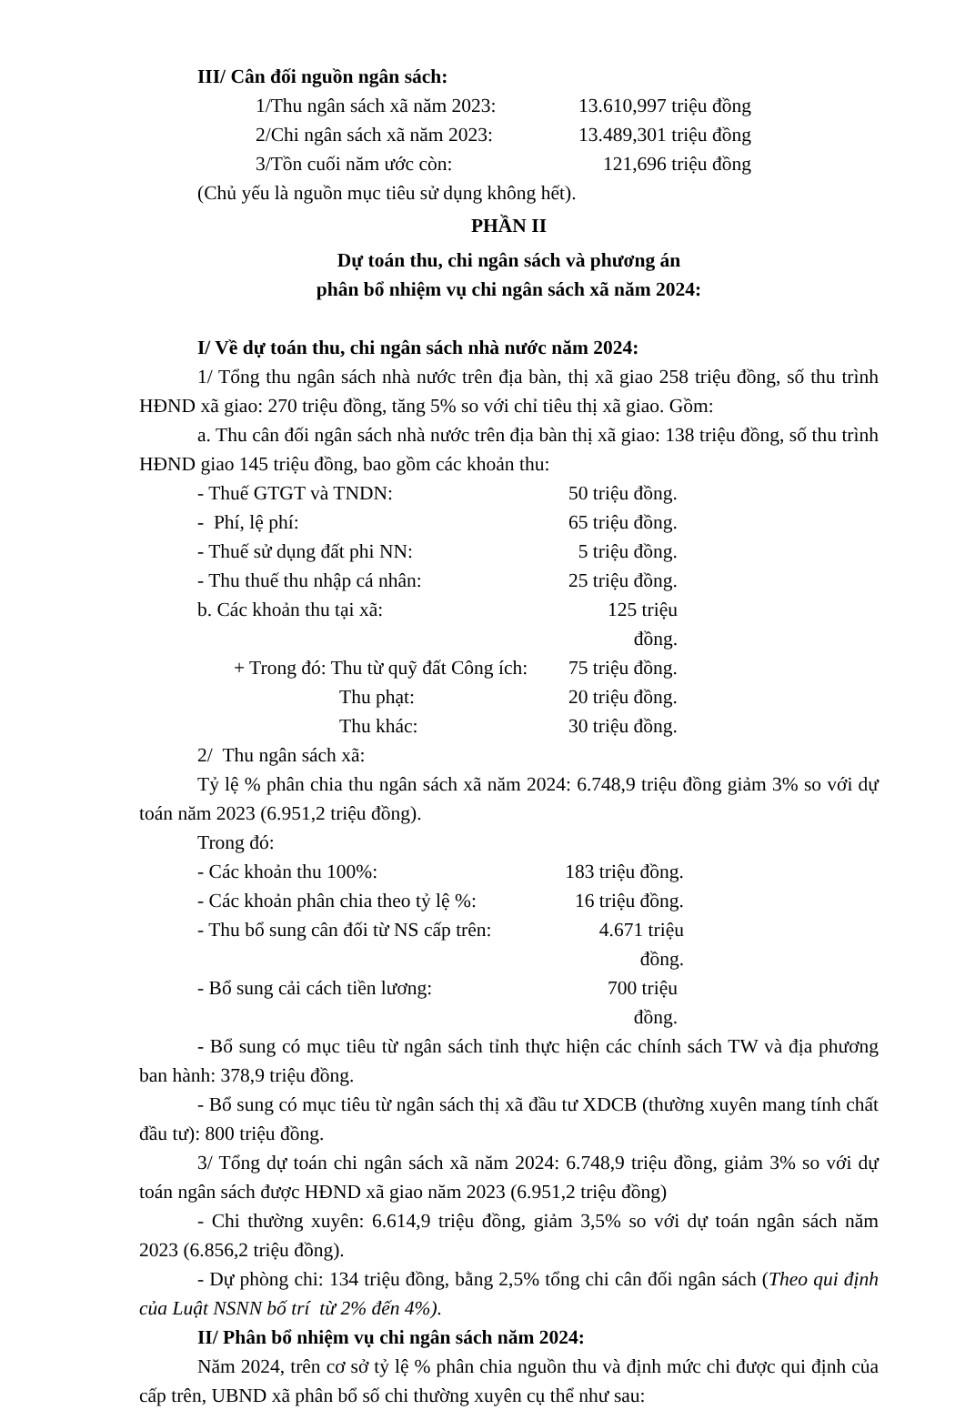III/ Cân đối nguồn ngân sách:
1/Thu ngân sách xã năm 2023: 13.610,997 triệu đồng
2/Chi ngân sách xã năm 2023: 13.489,301 triệu đồng
3/Tồn cuối năm ước còn: 121,696 triệu đồng
(Chủ yếu là nguồn mục tiêu sử dụng không hết).
PHẦN II
Dự toán thu, chi ngân sách và phương án
phân bổ nhiệm vụ chi ngân sách xã năm 2024:
I/ Về dự toán thu, chi ngân sách nhà nước năm 2024:
1/ Tổng thu ngân sách nhà nước trên địa bàn, thị xã giao 258 triệu đồng, số thu trình HĐND xã giao: 270 triệu đồng, tăng 5% so với chỉ tiêu thị xã giao. Gồm:
a. Thu cân đối ngân sách nhà nước trên địa bàn thị xã giao: 138 triệu đồng, số thu trình HĐND giao 145 triệu đồng, bao gồm các khoản thu:
- Thuế GTGT và TNDN: 50 triệu đồng.
- Phí, lệ phí: 65 triệu đồng.
- Thuế sử dụng đất phi NN: 5 triệu đồng.
- Thu thuế thu nhập cá nhân: 25 triệu đồng.
b. Các khoản thu tại xã: 125 triệu đồng.
+ Trong đó: Thu từ quỹ đất Công ích: 75 triệu đồng.
Thu phạt: 20 triệu đồng.
Thu khác: 30 triệu đồng.
2/ Thu ngân sách xã:
Tỷ lệ % phân chia thu ngân sách xã năm 2024: 6.748,9 triệu đồng giảm 3% so với dự toán năm 2023 (6.951,2 triệu đồng).
Trong đó:
- Các khoản thu 100%: 183 triệu đồng.
- Các khoản phân chia theo tỷ lệ %: 16 triệu đồng.
- Thu bổ sung cân đối từ NS cấp trên: 4.671 triệu đồng.
- Bổ sung cải cách tiền lương: 700 triệu đồng.
- Bổ sung có mục tiêu từ ngân sách tỉnh thực hiện các chính sách TW và địa phương ban hành: 378,9 triệu đồng.
- Bổ sung có mục tiêu từ ngân sách thị xã đầu tư XDCB (thường xuyên mang tính chất đầu tư): 800 triệu đồng.
3/ Tổng dự toán chi ngân sách xã năm 2024: 6.748,9 triệu đồng, giảm 3% so với dự toán ngân sách được HĐND xã giao năm 2023 (6.951,2 triệu đồng)
- Chi thường xuyên: 6.614,9 triệu đồng, giảm 3,5% so với dự toán ngân sách năm 2023 (6.856,2 triệu đồng).
- Dự phòng chi: 134 triệu đồng, bằng 2,5% tổng chi cân đối ngân sách (Theo qui định của Luật NSNN bố trí từ 2% đến 4%).
II/ Phân bổ nhiệm vụ chi ngân sách năm 2024:
Năm 2024, trên cơ sở tỷ lệ % phân chia nguồn thu và định mức chi được qui định của cấp trên, UBND xã phân bổ số chi thường xuyên cụ thể như sau: